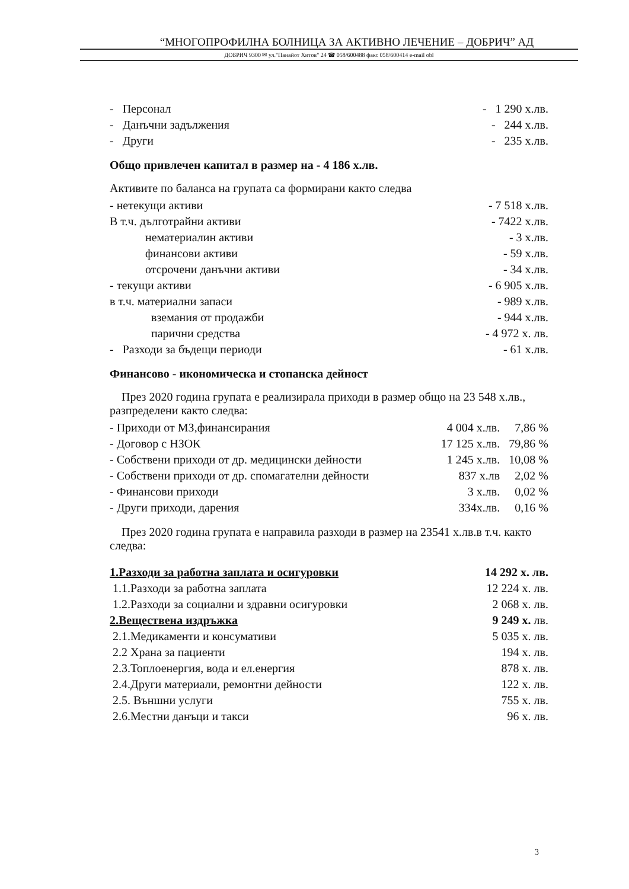“МНОГОПРОФИЛНА БОЛНИЦА ЗА АКТИВНО ЛЕЧЕНИЕ – ДОБРИЧ” АД
ДОБРИЧ 9300 ✉ ул."Панайот Хитов" 24 ☎ 058/600488 факс 058/600414 e-mail obl
| - Персонал | - 1 290 х.лв. |
| - Данъчни задължения | - 244 х.лв. |
| - Други | - 235 х.лв. |
Общо привлечен капитал в размер на - 4 186 х.лв.
Активите по баланса на групата са формирани както следва
| - нетекущи активи | - 7 518 х.лв. |
| В т.ч. дълготрайни активи | - 7422 х.лв. |
| нематериалин активи | - 3 х.лв. |
| финансови активи | - 59 х.лв. |
| отсрочени данъчни активи | - 34 х.лв. |
| - текущи активи | - 6 905 х.лв. |
| в т.ч. материални запаси | - 989 х.лв. |
| вземания от продажби | - 944 х.лв. |
| парични средства | - 4 972 х. лв. |
| - Разходи за бъдещи периоди | - 61 х.лв. |
Финансово - икономическа и стопанска дейност
През 2020 година групата е реализирала приходи в размер общо на 23 548 х.лв., разпределени както следва:
| - Приходи от МЗ,финансирания | 4 004 х.лв. | 7,86 % |
| - Договор с НЗОК | 17 125 х.лв. | 79,86 % |
| - Собствени приходи от др. медицински дейности | 1 245 х.лв. | 10,08 % |
| - Собствени приходи от др. спомагателни дейности | 837 х.лв | 2,02 % |
| - Финансови приходи | 3 х.лв. | 0,02 % |
| - Други приходи, дарения | 334х.лв. | 0,16 % |
През 2020 година групата е направила разходи в размер на 23541 х.лв.в т.ч. както следва:
| 1.Разходи за работна заплата и осигуровки | 14 292 х. лв. |
| 1.1.Разходи за работна заплата | 12 224 х. лв. |
| 1.2.Разходи за социални и здравни осигуровки | 2 068 х. лв. |
| 2.Веществена издръжка | 9 249 х. лв. |
| 2.1.Медикаменти и консумативи | 5 035 х. лв. |
| 2.2 Храна за пациенти | 194 х. лв. |
| 2.3.Топлоенергия, вода и ел.енергия | 878 х. лв. |
| 2.4.Други материали, ремонтни дейности | 122 х. лв. |
| 2.5. Външни услуги | 755 х. лв. |
| 2.6.Местни данъци и такси | 96 х. лв. |
3